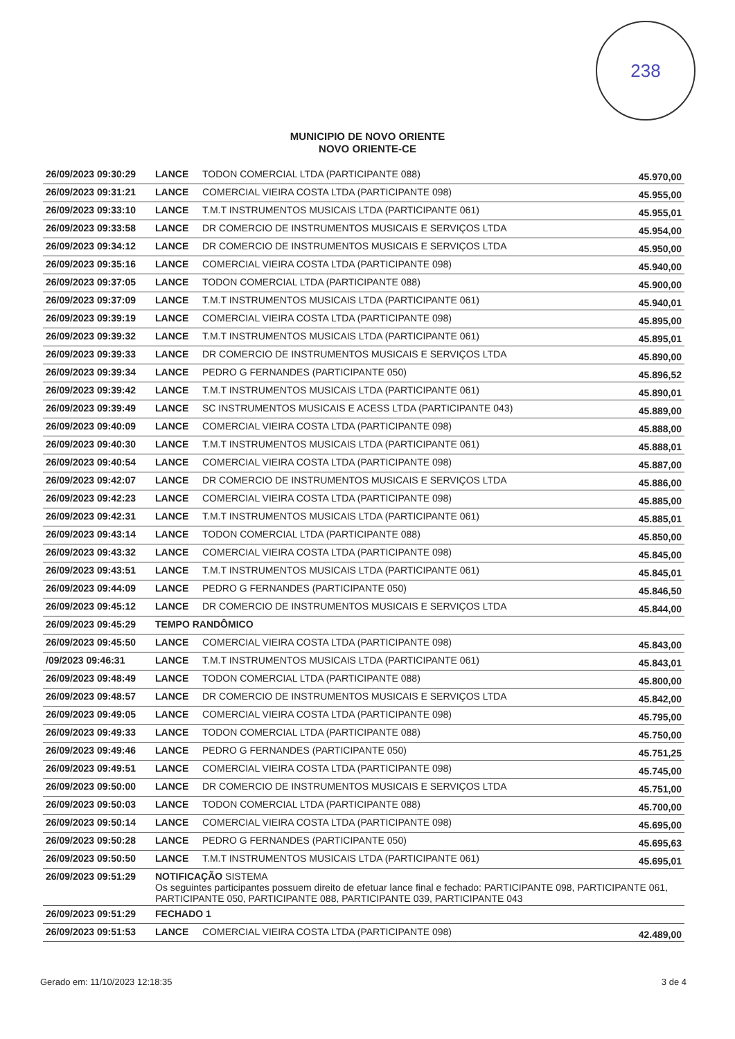238
MUNICIPIO DE NOVO ORIENTE
NOVO ORIENTE-CE
| 26/09/2023 09:30:29 | LANCE | TODON COMERCIAL LTDA (PARTICIPANTE 088) | 45.970,00 |
| 26/09/2023 09:31:21 | LANCE | COMERCIAL VIEIRA COSTA LTDA (PARTICIPANTE 098) | 45.955,00 |
| 26/09/2023 09:33:10 | LANCE | T.M.T INSTRUMENTOS MUSICAIS LTDA (PARTICIPANTE 061) | 45.955,01 |
| 26/09/2023 09:33:58 | LANCE | DR COMERCIO DE INSTRUMENTOS MUSICAIS E SERVIÇOS LTDA | 45.954,00 |
| 26/09/2023 09:34:12 | LANCE | DR COMERCIO DE INSTRUMENTOS MUSICAIS E SERVIÇOS LTDA | 45.950,00 |
| 26/09/2023 09:35:16 | LANCE | COMERCIAL VIEIRA COSTA LTDA (PARTICIPANTE 098) | 45.940,00 |
| 26/09/2023 09:37:05 | LANCE | TODON COMERCIAL LTDA (PARTICIPANTE 088) | 45.900,00 |
| 26/09/2023 09:37:09 | LANCE | T.M.T INSTRUMENTOS MUSICAIS LTDA (PARTICIPANTE 061) | 45.940,01 |
| 26/09/2023 09:39:19 | LANCE | COMERCIAL VIEIRA COSTA LTDA (PARTICIPANTE 098) | 45.895,00 |
| 26/09/2023 09:39:32 | LANCE | T.M.T INSTRUMENTOS MUSICAIS LTDA (PARTICIPANTE 061) | 45.895,01 |
| 26/09/2023 09:39:33 | LANCE | DR COMERCIO DE INSTRUMENTOS MUSICAIS E SERVIÇOS LTDA | 45.890,00 |
| 26/09/2023 09:39:34 | LANCE | PEDRO G FERNANDES (PARTICIPANTE 050) | 45.896,52 |
| 26/09/2023 09:39:42 | LANCE | T.M.T INSTRUMENTOS MUSICAIS LTDA (PARTICIPANTE 061) | 45.890,01 |
| 26/09/2023 09:39:49 | LANCE | SC INSTRUMENTOS MUSICAIS E ACESS LTDA (PARTICIPANTE 043) | 45.889,00 |
| 26/09/2023 09:40:09 | LANCE | COMERCIAL VIEIRA COSTA LTDA (PARTICIPANTE 098) | 45.888,00 |
| 26/09/2023 09:40:30 | LANCE | T.M.T INSTRUMENTOS MUSICAIS LTDA (PARTICIPANTE 061) | 45.888,01 |
| 26/09/2023 09:40:54 | LANCE | COMERCIAL VIEIRA COSTA LTDA (PARTICIPANTE 098) | 45.887,00 |
| 26/09/2023 09:42:07 | LANCE | DR COMERCIO DE INSTRUMENTOS MUSICAIS E SERVIÇOS LTDA | 45.886,00 |
| 26/09/2023 09:42:23 | LANCE | COMERCIAL VIEIRA COSTA LTDA (PARTICIPANTE 098) | 45.885,00 |
| 26/09/2023 09:42:31 | LANCE | T.M.T INSTRUMENTOS MUSICAIS LTDA (PARTICIPANTE 061) | 45.885,01 |
| 26/09/2023 09:43:14 | LANCE | TODON COMERCIAL LTDA (PARTICIPANTE 088) | 45.850,00 |
| 26/09/2023 09:43:32 | LANCE | COMERCIAL VIEIRA COSTA LTDA (PARTICIPANTE 098) | 45.845,00 |
| 26/09/2023 09:43:51 | LANCE | T.M.T INSTRUMENTOS MUSICAIS LTDA (PARTICIPANTE 061) | 45.845,01 |
| 26/09/2023 09:44:09 | LANCE | PEDRO G FERNANDES (PARTICIPANTE 050) | 45.846,50 |
| 26/09/2023 09:45:12 | LANCE | DR COMERCIO DE INSTRUMENTOS MUSICAIS E SERVIÇOS LTDA | 45.844,00 |
| 26/09/2023 09:45:29 | TEMPO RANDÔMICO | | |
| 26/09/2023 09:45:50 | LANCE | COMERCIAL VIEIRA COSTA LTDA (PARTICIPANTE 098) | 45.843,00 |
| /09/2023 09:46:31 | LANCE | T.M.T INSTRUMENTOS MUSICAIS LTDA (PARTICIPANTE 061) | 45.843,01 |
| 26/09/2023 09:48:49 | LANCE | TODON COMERCIAL LTDA (PARTICIPANTE 088) | 45.800,00 |
| 26/09/2023 09:48:57 | LANCE | DR COMERCIO DE INSTRUMENTOS MUSICAIS E SERVIÇOS LTDA | 45.842,00 |
| 26/09/2023 09:49:05 | LANCE | COMERCIAL VIEIRA COSTA LTDA (PARTICIPANTE 098) | 45.795,00 |
| 26/09/2023 09:49:33 | LANCE | TODON COMERCIAL LTDA (PARTICIPANTE 088) | 45.750,00 |
| 26/09/2023 09:49:46 | LANCE | PEDRO G FERNANDES (PARTICIPANTE 050) | 45.751,25 |
| 26/09/2023 09:49:51 | LANCE | COMERCIAL VIEIRA COSTA LTDA (PARTICIPANTE 098) | 45.745,00 |
| 26/09/2023 09:50:00 | LANCE | DR COMERCIO DE INSTRUMENTOS MUSICAIS E SERVIÇOS LTDA | 45.751,00 |
| 26/09/2023 09:50:03 | LANCE | TODON COMERCIAL LTDA (PARTICIPANTE 088) | 45.700,00 |
| 26/09/2023 09:50:14 | LANCE | COMERCIAL VIEIRA COSTA LTDA (PARTICIPANTE 098) | 45.695,00 |
| 26/09/2023 09:50:28 | LANCE | PEDRO G FERNANDES (PARTICIPANTE 050) | 45.695,63 |
| 26/09/2023 09:50:50 | LANCE | T.M.T INSTRUMENTOS MUSICAIS LTDA (PARTICIPANTE 061) | 45.695,01 |
| 26/09/2023 09:51:29 | NOTIFICAÇÃO SISTEMA Os seguintes participantes possuem direito de efetuar lance final e fechado: PARTICIPANTE 098, PARTICIPANTE 061, PARTICIPANTE 050, PARTICIPANTE 088, PARTICIPANTE 039, PARTICIPANTE 043 | | |
| 26/09/2023 09:51:29 | FECHADO 1 | | |
| 26/09/2023 09:51:53 | LANCE | COMERCIAL VIEIRA COSTA LTDA (PARTICIPANTE 098) | 42.489,00 |
Gerado em: 11/10/2023 12:18:35 3 de 4